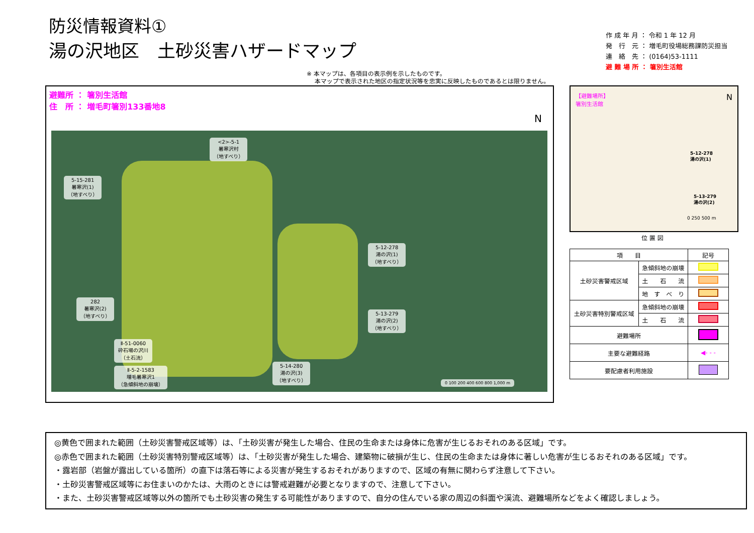防災情報資料①
湯の沢地区　土砂災害ハザードマップ
作 成 年 月 ： 令和 1 年 12 月
発　行　元 ： 増毛町役場総務課防災担当
連　絡　先 ： (0164)53-1111
避 難 場 所 ： 箸別生活館
※ 本マップは、各項目の表示例を示したものです。
　 本マップで表示された地区の指定状況等を忠実に反映したものであるとは限りません。
避難所 ： 箸別生活館
住　所 ： 増毛町箸別133番地8
<2>-5-1
暑寒沢村
（地すべり）
5-15-281
暑寒沢(1)
（地すべり）
5-12-278
湯の沢(1)
（地すべり）
282
暑寒沢(2)
（地すべり）
5-13-279
湯の沢(2)
（地すべり）
Ⅱ-51-0060
砕石場の沢川
（土石流）
Ⅱ-5-2-1583
増毛暑寒沢1
（急傾斜地の崩壊）
5-14-280
湯の沢(3)
（地すべり）
0 100 200 400 600 800 1,000 m
N
【避難場所】
箸別生活館
5-12-278
湯の沢(1)
5-13-279
湯の沢(2)
N
0 250 500 m
位 置 図
| 項 目 | | 記号 |
| --- | --- | --- |
| 土砂災害警戒区域 | 急傾斜地の崩壊 | |
| | 土 石 流 | |
| | 地 す べ り | |
| 土砂災害特別警戒区域 | 急傾斜地の崩壊 | |
| | 土 石 流 | |
| 避難場所 | | |
| 主要な避難経路 | | ◀- - - |
| 要配慮者利用施設 | | |
◎黄色で囲まれた範囲（土砂災害警戒区域等）は、「土砂災害が発生した場合、住民の生命または身体に危害が生じるおそれのある区域」です。
◎赤色で囲まれた範囲（土砂災害特別警戒区域等）は、「土砂災害が発生した場合、建築物に破損が生じ、住民の生命または身体に著しい危害が生じるおそれのある区域」です。
・露岩部（岩盤が露出している箇所）の直下は落石等による災害が発生するおそれがありますので、区域の有無に関わらず注意して下さい。
・土砂災害警戒区域等にお住まいのかたは、大雨のときには警戒避難が必要となりますので、注意して下さい。
・また、土砂災害警戒区域等以外の箇所でも土砂災害の発生する可能性がありますので、自分の住んでいる家の周辺の斜面や渓流、避難場所などをよく確認しましょう。